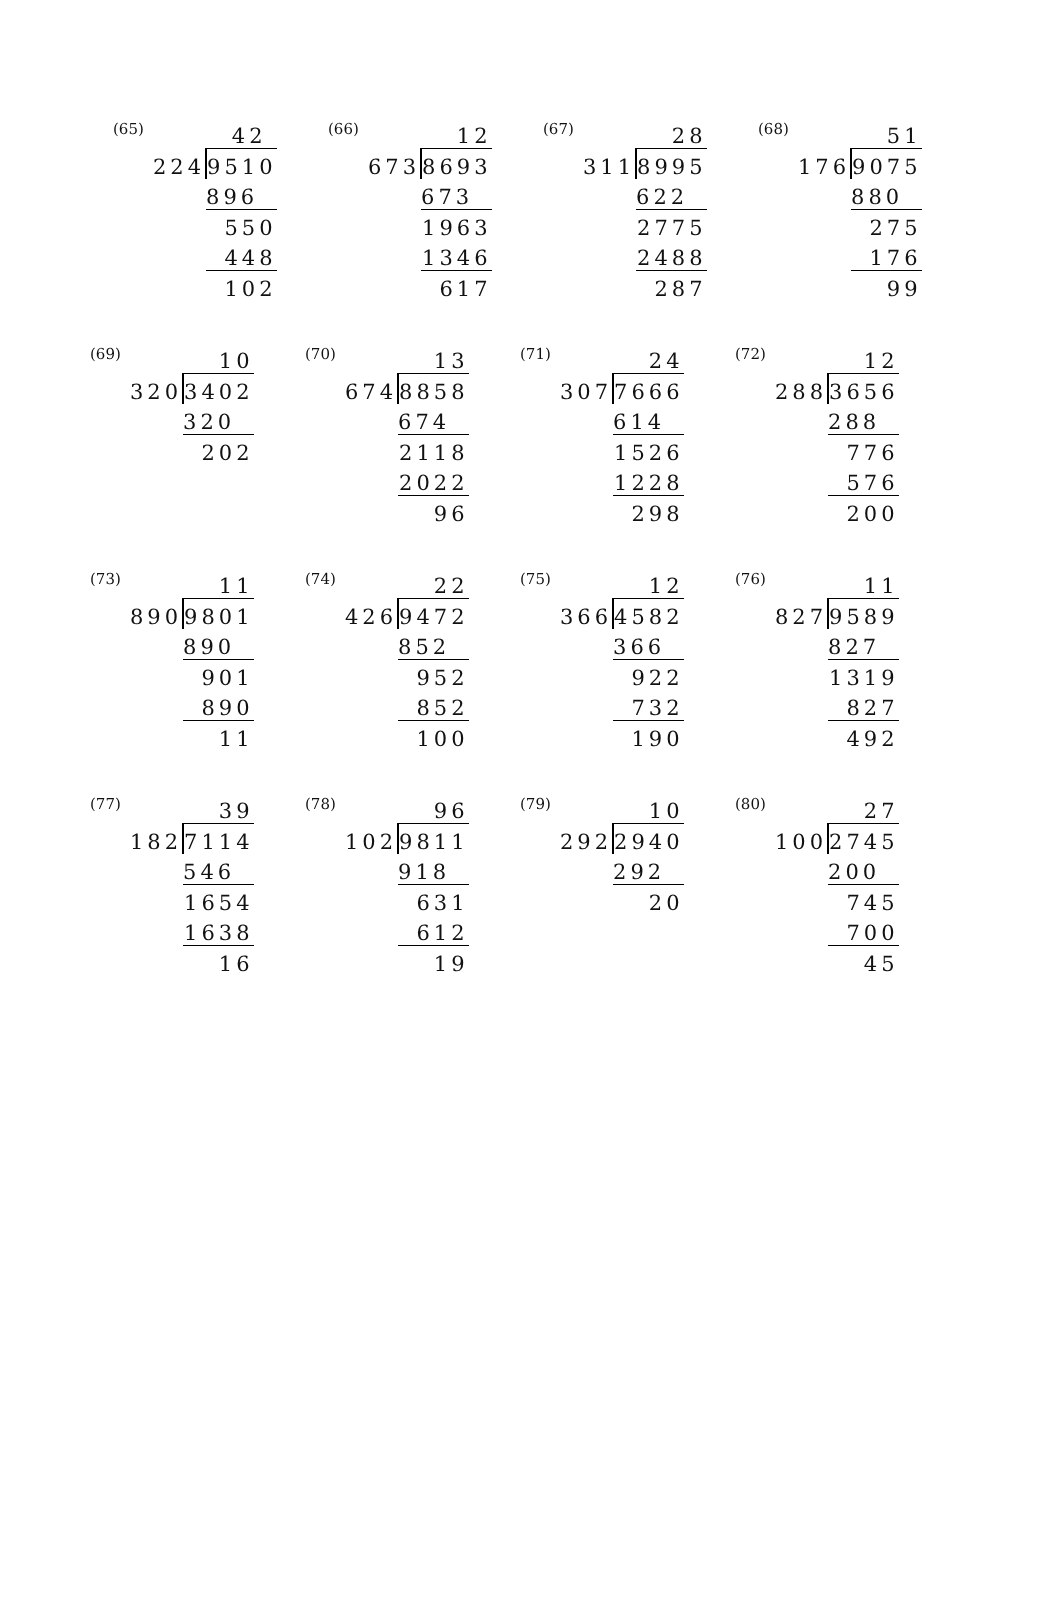(65)
| | 42 |
| 224 | 9510 |
| | 896 |
| | 550 |
| | 448 |
| | 102 |
(66)
| | 12 |
| 673 | 8693 |
| | 673 |
| | 1963 |
| | 1346 |
| | 617 |
(67)
| | 28 |
| 311 | 8995 |
| | 622 |
| | 2775 |
| | 2488 |
| | 287 |
(68)
| | 51 |
| 176 | 9075 |
| | 880 |
| | 275 |
| | 176 |
| | 99 |
(69)
| | 10 |
| 320 | 3402 |
| | 320 |
| | 202 |
(70)
| | 13 |
| 674 | 8858 |
| | 674 |
| | 2118 |
| | 2022 |
| | 96 |
(71)
| | 24 |
| 307 | 7666 |
| | 614 |
| | 1526 |
| | 1228 |
| | 298 |
(72)
| | 12 |
| 288 | 3656 |
| | 288 |
| | 776 |
| | 576 |
| | 200 |
(73)
| | 11 |
| 890 | 9801 |
| | 890 |
| | 901 |
| | 890 |
| | 11 |
(74)
| | 22 |
| 426 | 9472 |
| | 852 |
| | 952 |
| | 852 |
| | 100 |
(75)
| | 12 |
| 366 | 4582 |
| | 366 |
| | 922 |
| | 732 |
| | 190 |
(76)
| | 11 |
| 827 | 9589 |
| | 827 |
| | 1319 |
| | 827 |
| | 492 |
(77)
| | 39 |
| 182 | 7114 |
| | 546 |
| | 1654 |
| | 1638 |
| | 16 |
(78)
| | 96 |
| 102 | 9811 |
| | 918 |
| | 631 |
| | 612 |
| | 19 |
(79)
| | 10 |
| 292 | 2940 |
| | 292 |
| | 20 |
(80)
| | 27 |
| 100 | 2745 |
| | 200 |
| | 745 |
| | 700 |
| | 45 |